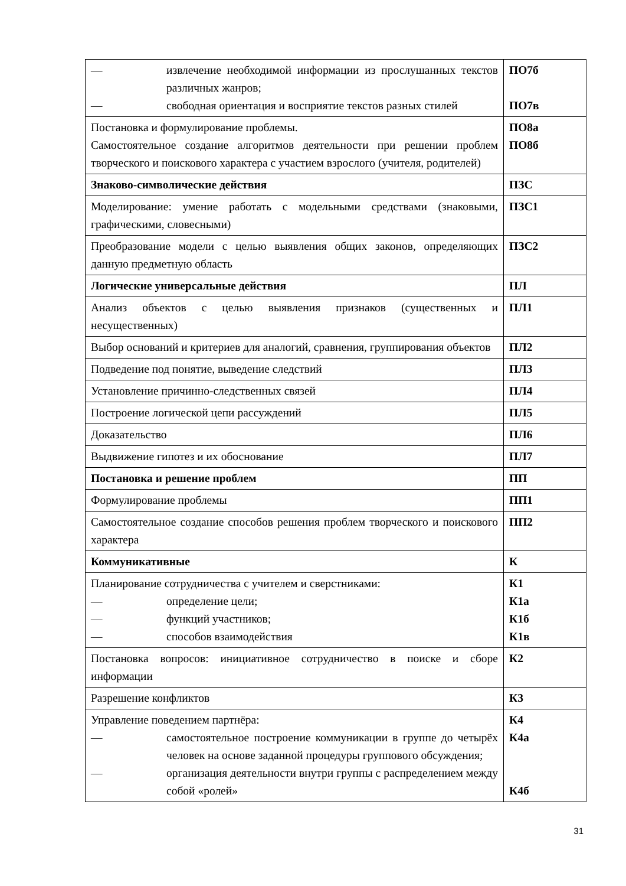| — извлечение необходимой информации из прослушанных текстов различных жанров; — свободная ориентация и восприятие текстов разных стилей | ПО7б ПО7в |
| Постановка и формулирование проблемы. Самостоятельное создание алгоритмов деятельности при решении проблем творческого и поискового характера с участием взрослого (учителя, родителей) | ПО8а ПО8б |
| Знаково-символические действия | ПЗС |
| Моделирование: умение работать с модельными средствами (знаковыми, графическими, словесными) | ПЗС1 |
| Преобразование модели с целью выявления общих законов, определяющих данную предметную область | ПЗС2 |
| Логические универсальные действия | ПЛ |
| Анализ объектов с целью выявления признаков (существенных и несущественных) | ПЛ1 |
| Выбор оснований и критериев для аналогий, сравнения, группирования объектов | ПЛ2 |
| Подведение под понятие, выведение следствий | ПЛ3 |
| Установление причинно-следственных связей | ПЛ4 |
| Построение логической цепи рассуждений | ПЛ5 |
| Доказательство | ПЛ6 |
| Выдвижение гипотез и их обоснование | ПЛ7 |
| Постановка и решение проблем | ПП |
| Формулирование проблемы | ПП1 |
| Самостоятельное создание способов решения проблем творческого и поискового характера | ПП2 |
| Коммуникативные | К |
| Планирование сотрудничества с учителем и сверстниками: — определение цели; — функций участников; — способов взаимодействия | К1 К1а К1б К1в |
| Постановка вопросов: инициативное сотрудничество в поиске и сборе информации | К2 |
| Разрешение конфликтов | К3 |
| Управление поведением партнёра: — самостоятельное построение коммуникации в группе до четырёх человек на основе заданной процедуры группового обсуждения; — организация деятельности внутри группы с распределением между собой «ролей» | К4 К4а К4б |
31